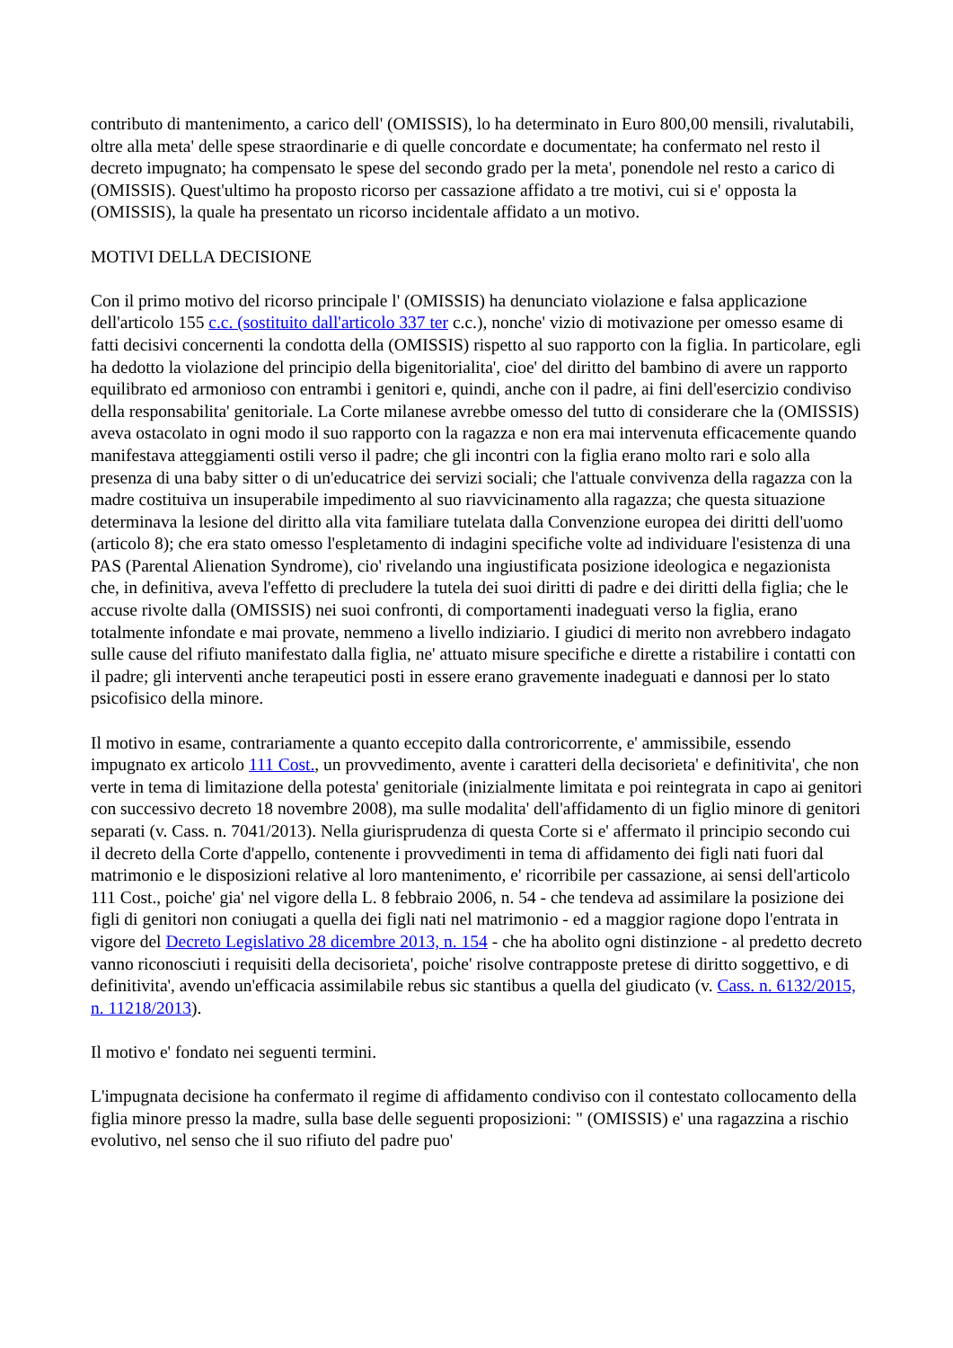contributo di mantenimento, a carico dell' (OMISSIS), lo ha determinato in Euro 800,00 mensili, rivalutabili, oltre alla meta' delle spese straordinarie e di quelle concordate e documentate; ha confermato nel resto il decreto impugnato; ha compensato le spese del secondo grado per la meta', ponendole nel resto a carico di (OMISSIS). Quest'ultimo ha proposto ricorso per cassazione affidato a tre motivi, cui si e' opposta la (OMISSIS), la quale ha presentato un ricorso incidentale affidato a un motivo.
MOTIVI DELLA DECISIONE
Con il primo motivo del ricorso principale l' (OMISSIS) ha denunciato violazione e falsa applicazione dell'articolo 155 c.c. (sostituito dall'articolo 337 ter c.c.), nonche' vizio di motivazione per omesso esame di fatti decisivi concernenti la condotta della (OMISSIS) rispetto al suo rapporto con la figlia. In particolare, egli ha dedotto la violazione del principio della bigenitorialita', cioe' del diritto del bambino di avere un rapporto equilibrato ed armonioso con entrambi i genitori e, quindi, anche con il padre, ai fini dell'esercizio condiviso della responsabilita' genitoriale. La Corte milanese avrebbe omesso del tutto di considerare che la (OMISSIS) aveva ostacolato in ogni modo il suo rapporto con la ragazza e non era mai intervenuta efficacemente quando manifestava atteggiamenti ostili verso il padre; che gli incontri con la figlia erano molto rari e solo alla presenza di una baby sitter o di un'educatrice dei servizi sociali; che l'attuale convivenza della ragazza con la madre costituiva un insuperabile impedimento al suo riavvicinamento alla ragazza; che questa situazione determinava la lesione del diritto alla vita familiare tutelata dalla Convenzione europea dei diritti dell'uomo (articolo 8); che era stato omesso l'espletamento di indagini specifiche volte ad individuare l'esistenza di una PAS (Parental Alienation Syndrome), cio' rivelando una ingiustificata posizione ideologica e negazionista che, in definitiva, aveva l'effetto di precludere la tutela dei suoi diritti di padre e dei diritti della figlia; che le accuse rivolte dalla (OMISSIS) nei suoi confronti, di comportamenti inadeguati verso la figlia, erano totalmente infondate e mai provate, nemmeno a livello indiziario. I giudici di merito non avrebbero indagato sulle cause del rifiuto manifestato dalla figlia, ne' attuato misure specifiche e dirette a ristabilire i contatti con il padre; gli interventi anche terapeutici posti in essere erano gravemente inadeguati e dannosi per lo stato psicofisico della minore.
Il motivo in esame, contrariamente a quanto eccepito dalla controricorrente, e' ammissibile, essendo impugnato ex articolo 111 Cost., un provvedimento, avente i caratteri della decisorieta' e definitivita', che non verte in tema di limitazione della potesta' genitoriale (inizialmente limitata e poi reintegrata in capo ai genitori con successivo decreto 18 novembre 2008), ma sulle modalita' dell'affidamento di un figlio minore di genitori separati (v. Cass. n. 7041/2013). Nella giurisprudenza di questa Corte si e' affermato il principio secondo cui il decreto della Corte d'appello, contenente i provvedimenti in tema di affidamento dei figli nati fuori dal matrimonio e le disposizioni relative al loro mantenimento, e' ricorribile per cassazione, ai sensi dell'articolo 111 Cost., poiche' gia' nel vigore della L. 8 febbraio 2006, n. 54 - che tendeva ad assimilare la posizione dei figli di genitori non coniugati a quella dei figli nati nel matrimonio - ed a maggior ragione dopo l'entrata in vigore del Decreto Legislativo 28 dicembre 2013, n. 154 - che ha abolito ogni distinzione - al predetto decreto vanno riconosciuti i requisiti della decisorieta', poiche' risolve contrapposte pretese di diritto soggettivo, e di definitivita', avendo un'efficacia assimilabile rebus sic stantibus a quella del giudicato (v. Cass. n. 6132/2015, n. 11218/2013).
Il motivo e' fondato nei seguenti termini.
L'impugnata decisione ha confermato il regime di affidamento condiviso con il contestato collocamento della figlia minore presso la madre, sulla base delle seguenti proposizioni: " (OMISSIS) e' una ragazzina a rischio evolutivo, nel senso che il suo rifiuto del padre puo'